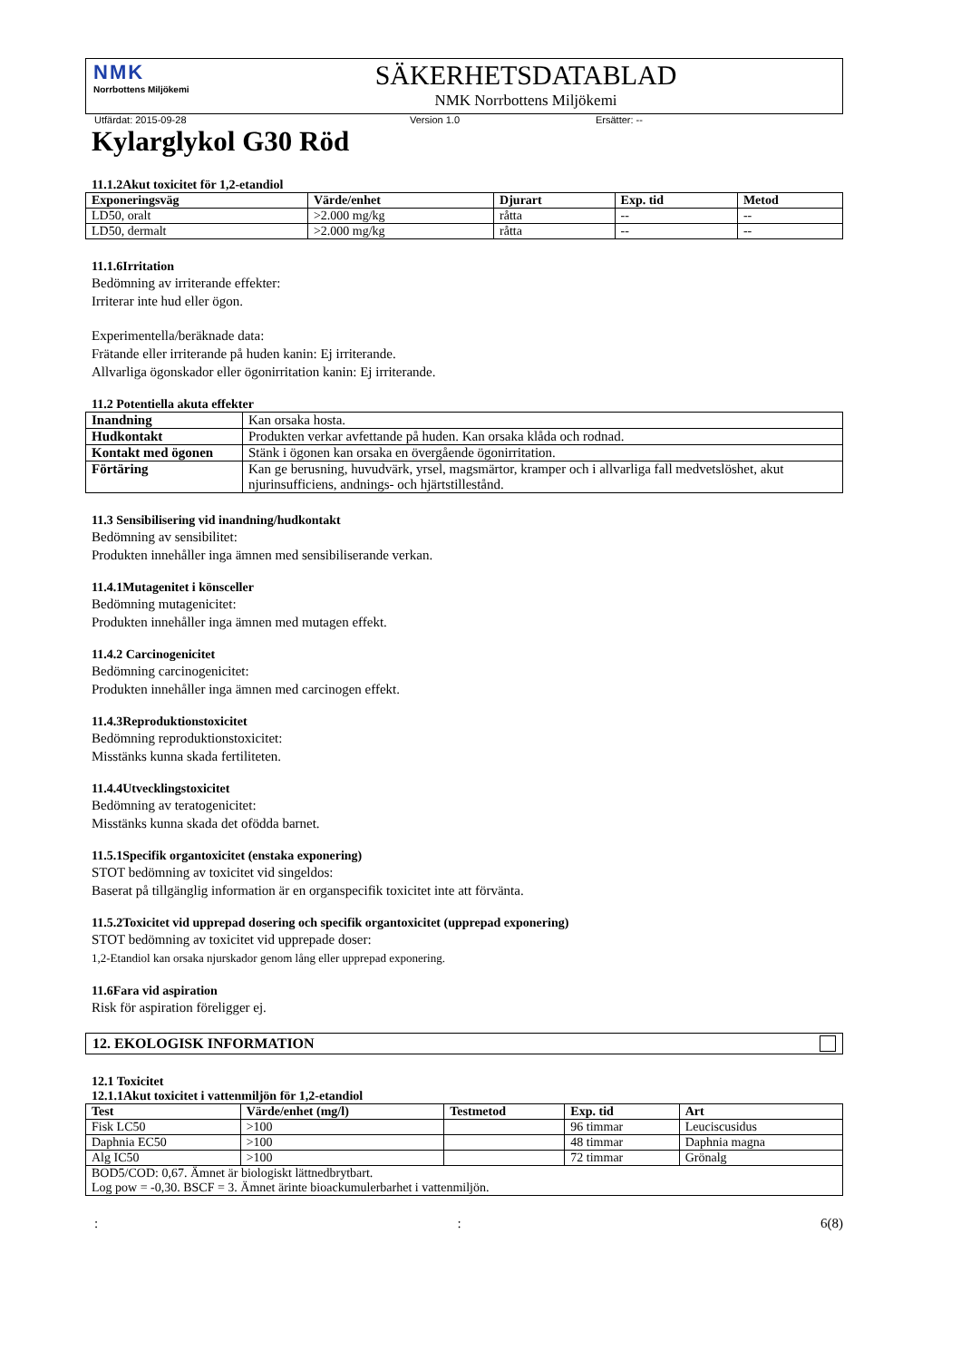NMK
Norrbottens Miljökemi
SÄKERHETSDATABLAD
NMK Norrbottens Miljökemi
Utfärdat: 2015-09-28 Version 1.0 Ersätter: --
Kylarglykol G30 Röd
11.1.2Akut toxicitet för 1,2-etandiol
| Exponeringsväg | Värde/enhet | Djurart | Exp. tid | Metod |
| --- | --- | --- | --- | --- |
| LD50, oralt | >2.000 mg/kg | råtta | -- | -- |
| LD50, dermalt | >2.000 mg/kg | råtta | -- | -- |
11.1.6Irritation
Bedömning av irriterande effekter:
Irriterar inte hud eller ögon.
Experimentella/beräknade data:
Frätande eller irriterande på huden kanin: Ej irriterande.
Allvarliga ögonskador eller ögonirritation kanin: Ej irriterande.
11.2 Potentiella akuta effekter
| Inandning | Kan orsaka hosta. |
| Hudkontakt | Produkten verkar avfettande på huden. Kan orsaka klåda och rodnad. |
| Kontakt med ögonen | Stänk i ögonen kan orsaka en övergående ögonirritation. |
| Förtäring | Kan ge berusning, huvudvärk, yrsel, magsmärtor, kramper och i allvarliga fall medvetslöshet, akut njurinsufficiens, andnings- och hjärtstillestånd. |
11.3 Sensibilisering vid inandning/hudkontakt
Bedömning av sensibilitet:
Produkten innehåller inga ämnen med sensibiliserande verkan.
11.4.1Mutagenitet i könsceller
Bedömning mutagenicitet:
Produkten innehåller inga ämnen med mutagen effekt.
11.4.2 Carcinogenicitet
Bedömning carcinogenicitet:
Produkten innehåller inga ämnen med carcinogen effekt.
11.4.3Reproduktionstoxicitet
Bedömning reproduktionstoxicitet:
Misstänks kunna skada fertiliteten.
11.4.4Utvecklingstoxicitet
Bedömning av teratogenicitet:
Misstänks kunna skada det ofödda barnet.
11.5.1Specifik organtoxicitet (enstaka exponering)
STOT bedömning av toxicitet vid singeldos:
Baserat på tillgänglig information är en organspecifik toxicitet inte att förvänta.
11.5.2Toxicitet vid upprepad dosering och specifik organtoxicitet (upprepad exponering)
STOT bedömning av toxicitet vid upprepade doser:
1,2-Etandiol kan orsaka njurskador genom lång eller upprepad exponering.
11.6Fara vid aspiration
Risk för aspiration föreligger ej.
12. EKOLOGISK INFORMATION
12.1 Toxicitet
12.1.1Akut toxicitet i vattenmiljön för 1,2-etandiol
| Test | Värde/enhet (mg/l) | Testmetod | Exp. tid | Art |
| --- | --- | --- | --- | --- |
| Fisk LC50 | >100 | | 96 timmar | Leuciscusidus |
| Daphnia EC50 | >100 | | 48 timmar | Daphnia magna |
| Alg IC50 | >100 | | 72 timmar | Grönalg |
| BOD5/COD: 0,67. Ämnet är biologiskt lättnedbrytbart. Log pow = -0,30. BSCF = 3. Ämnet ärinte bioackumulerbarhet i vattenmiljön. | | | | |
:: 6(8)